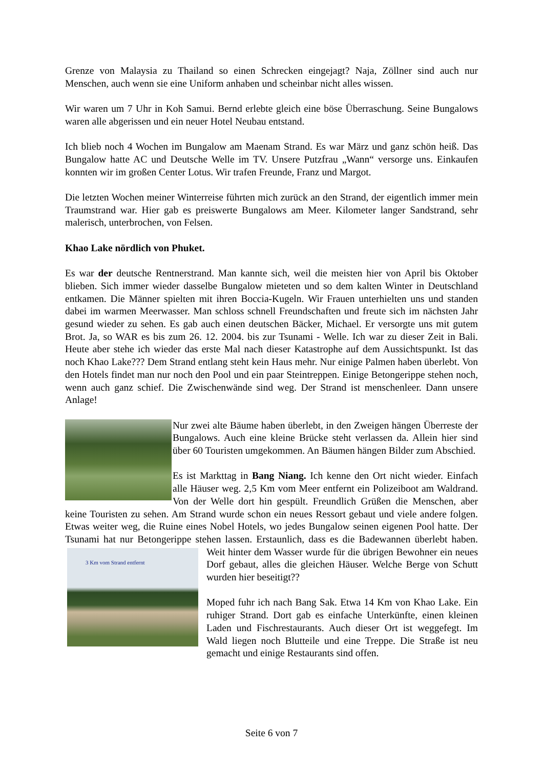Grenze von Malaysia zu Thailand so einen Schrecken eingejagt? Naja, Zöllner sind auch nur Menschen, auch wenn sie eine Uniform anhaben und scheinbar nicht alles wissen.
Wir waren um 7 Uhr in Koh Samui. Bernd erlebte gleich eine böse Überraschung. Seine Bungalows waren alle abgerissen und ein neuer Hotel Neubau entstand.
Ich blieb noch 4 Wochen im Bungalow am Maenam Strand. Es war März und ganz schön heiß. Das Bungalow hatte AC und Deutsche Welle im TV. Unsere Putzfrau „Wann“ versorge uns. Einkaufen konnten wir im großen Center Lotus. Wir trafen Freunde, Franz und Margot.
Die letzten Wochen meiner Winterreise führten mich zurück an den Strand, der eigentlich immer mein Traumstrand war. Hier gab es preiswerte Bungalows am Meer. Kilometer langer Sandstrand, sehr malerisch, unterbrochen, von Felsen.
Khao Lake nördlich von Phuket.
Es war der deutsche Rentnerstrand. Man kannte sich, weil die meisten hier von April bis Oktober blieben. Sich immer wieder dasselbe Bungalow mieteten und so dem kalten Winter in Deutschland entkamen. Die Männer spielten mit ihren Boccia-Kugeln. Wir Frauen unterhielten uns und standen dabei im warmen Meerwasser. Man schloss schnell Freundschaften und freute sich im nächsten Jahr gesund wieder zu sehen. Es gab auch einen deutschen Bäcker, Michael. Er versorgte uns mit gutem Brot. Ja, so WAR es bis zum 26. 12. 2004. bis zur Tsunami - Welle. Ich war zu dieser Zeit in Bali. Heute aber stehe ich wieder das erste Mal nach dieser Katastrophe auf dem Aussichtspunkt. Ist das noch Khao Lake??? Dem Strand entlang steht kein Haus mehr. Nur einige Palmen haben überlebt. Von den Hotels findet man nur noch den Pool und ein paar Steintreppen. Einige Betongerippe stehen noch, wenn auch ganz schief. Die Zwischenwände sind weg. Der Strand ist menschenleer. Dann unsere Anlage!
Nur zwei alte Bäume haben überlebt, in den Zweigen hängen Überreste der Bungalows. Auch eine kleine Brücke steht verlassen da. Allein hier sind über 60 Touristen umgekommen. An Bäumen hängen Bilder zum Abschied.
Es ist Markttag in Bang Niang. Ich kenne den Ort nicht wieder. Einfach alle Häuser weg. 2,5 Km vom Meer entfernt ein Polizeiboot am Waldrand. Von der Welle dort hin gespült. Freundlich Grüßen die Menschen, aber keine Touristen zu sehen. Am Strand wurde schon ein neues Ressort gebaut und viele andere folgen. Etwas weiter weg, die Ruine eines Nobel Hotels, wo jedes Bungalow seinen eigenen Pool hatte. Der Tsunami hat nur Betongerippe stehen lassen. Erstaunlich, dass es die Badewannen überlebt haben. Weit hinter dem Wasser wurde für die übrigen Bewohner ein 3 Km vom Strand entfernt neues Dorf gebaut, alles die gleichen Häuser. Welche Berge von Schutt wurden hier beseitigt??
Moped fuhr ich nach Bang Sak. Etwa 14 Km von Khao Lake. Ein ruhiger Strand. Dort gab es einfache Unterkünfte, einen kleinen Laden und Fischrestaurants. Auch dieser Ort ist weggefegt. Im Wald liegen noch Blutteile und eine Treppe. Die Straße ist neu gemacht und einige Restaurants sind offen.
Seite 6 von 7